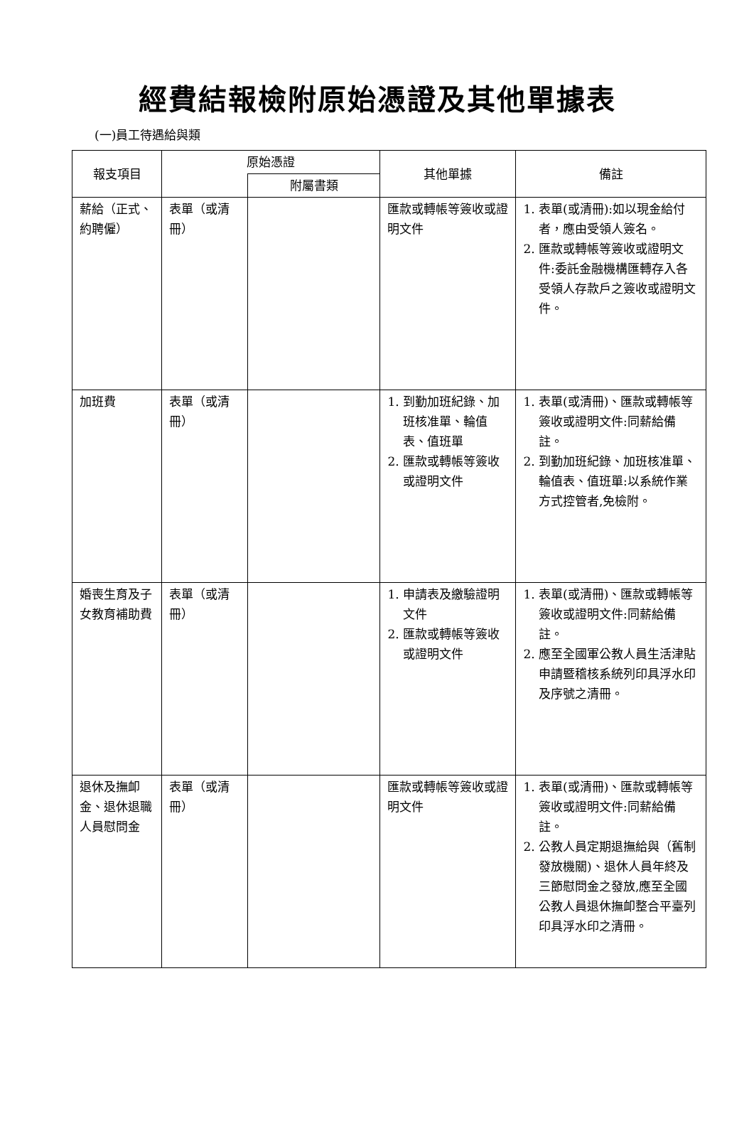經費結報檢附原始憑證及其他單據表
(一)員工待遇給與類
| 報支項目 | 原始憑證 | | 其他單據 | 備註 |
| --- | --- | --- | --- | --- |
| | | 附屬書類 | | |
| 薪給（正式、約聘僱） | 表單（或清冊） | | 匯款或轉帳等簽收或證明文件 | 1. 表單(或清冊):如以現金給付者，應由受領人簽名。 2. 匯款或轉帳等簽收或證明文件:委託金融機構匯轉存入各受領人存款戶之簽收或證明文件。 |
| 加班費 | 表單（或清冊） | | 1. 到勤加班紀錄、加班核准單、輪值表、值班單 2. 匯款或轉帳等簽收或證明文件 | 1. 表單(或清冊)、匯款或轉帳等簽收或證明文件:同薪給備註。 2. 到勤加班紀錄、加班核准單、輪值表、值班單:以系統作業方式控管者,免檢附。 |
| 婚喪生育及子女教育補助費 | 表單（或清冊） | | 1. 申請表及繳驗證明文件 2. 匯款或轉帳等簽收或證明文件 | 1. 表單(或清冊)、匯款或轉帳等簽收或證明文件:同薪給備註。 2. 應至全國軍公教人員生活津貼申請暨稽核系統列印具浮水印及序號之清冊。 |
| 退休及撫卹金、退休退職人員慰問金 | 表單（或清冊） | | 匯款或轉帳等簽收或證明文件 | 1. 表單(或清冊)、匯款或轉帳等簽收或證明文件:同薪給備註。 2. 公教人員定期退撫給與（舊制發放機關)、退休人員年終及三節慰問金之發放,應至全國公教人員退休撫卹整合平臺列印具浮水印之清冊。 |